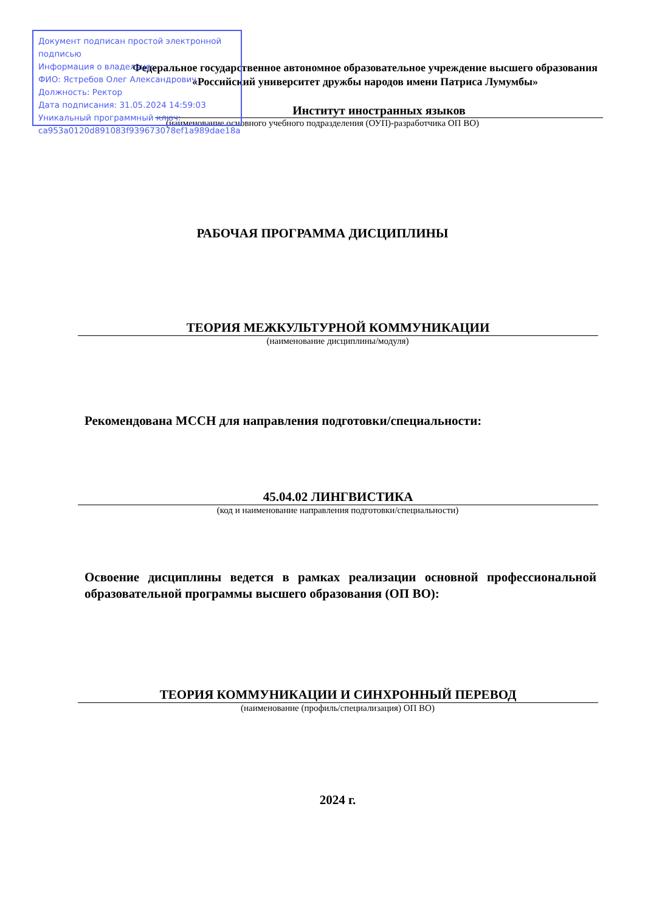Документ подписан простой электронной подписью
Информация о владельце:
ФИО: Ястребов Олег Александрович
Должность: Ректор
Дата подписания: 31.05.2024 14:59:03
Уникальный программный ключ:
ca953a0120d891083f939673078ef1a989dae18a
Федеральное государственное автономное образовательное учреждение высшего образования
«Российский университет дружбы народов имени Патриса Лумумбы»
Институт иностранных языков
(наименование основного учебного подразделения (ОУП)-разработчика ОП ВО)
РАБОЧАЯ ПРОГРАММА ДИСЦИПЛИНЫ
ТЕОРИЯ МЕЖКУЛЬТУРНОЙ КОММУНИКАЦИИ
(наименование дисциплины/модуля)
Рекомендована МССН для направления подготовки/специальности:
45.04.02 ЛИНГВИСТИКА
(код и наименование направления подготовки/специальности)
Освоение дисциплины ведется в рамках реализации основной профессиональной образовательной программы высшего образования (ОП ВО):
ТЕОРИЯ КОММУНИКАЦИИ И СИНХРОННЫЙ ПЕРЕВОД
(наименование (профиль/специализация) ОП ВО)
2024 г.